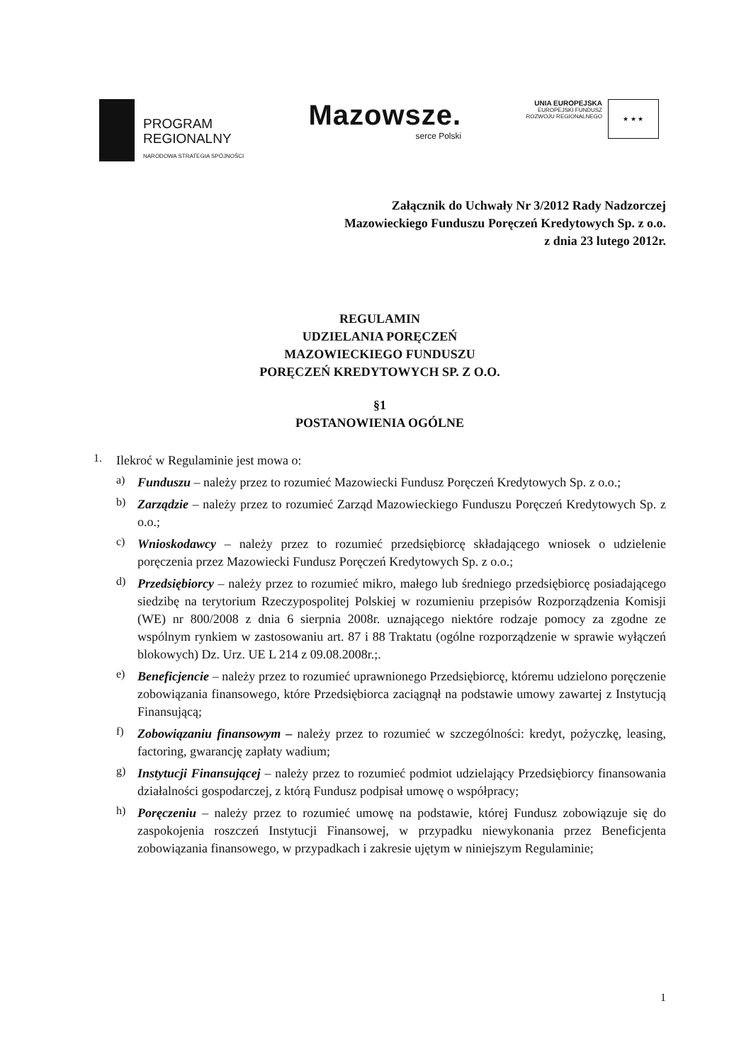PROGRAM
REGIONALNY
NARODOWA STRATEGIA SPÓJNOŚCI
Mazowsze.
serce Polski
UNIA EUROPEJSKA
EUROPEJSKI FUNDUSZ
ROZWOJU REGIONALNEGO
★ ★ ★
Załącznik do Uchwały Nr 3/2012 Rady Nadzorczej
Mazowieckiego Funduszu Poręczeń Kredytowych Sp. z o.o.
z dnia 23 lutego 2012r.
REGULAMIN
UDZIELANIA PORĘCZEŃ
MAZOWIECKIEGO FUNDUSZU
PORĘCZEŃ KREDYTOWYCH SP. Z O.O.
§1
POSTANOWIENIA OGÓLNE
1.
Ilekroć w Regulaminie jest mowa o:
a)
Funduszu – należy przez to rozumieć Mazowiecki Fundusz Poręczeń Kredytowych Sp. z o.o.;
b)
Zarządzie – należy przez to rozumieć Zarząd Mazowieckiego Funduszu Poręczeń Kredytowych Sp. z o.o.;
c)
Wnioskodawcy – należy przez to rozumieć przedsiębiorcę składającego wniosek o udzielenie poręczenia przez Mazowiecki Fundusz Poręczeń Kredytowych Sp. z o.o.;
d)
Przedsiębiorcy – należy przez to rozumieć mikro, małego lub średniego przedsiębiorcę posiadającego siedzibę na terytorium Rzeczypospolitej Polskiej w rozumieniu przepisów Rozporządzenia Komisji (WE) nr 800/2008 z dnia 6 sierpnia 2008r. uznającego niektóre rodzaje pomocy za zgodne ze wspólnym rynkiem w zastosowaniu art. 87 i 88 Traktatu (ogólne rozporządzenie w sprawie wyłączeń blokowych) Dz. Urz. UE L 214 z 09.08.2008r.;.
e)
Beneficjencie – należy przez to rozumieć uprawnionego Przedsiębiorcę, któremu udzielono poręczenie zobowiązania finansowego, które Przedsiębiorca zaciągnął na podstawie umowy zawartej z Instytucją Finansującą;
f)
Zobowiązaniu finansowym – należy przez to rozumieć w szczególności: kredyt, pożyczkę, leasing, factoring, gwarancję zapłaty wadium;
g)
Instytucji Finansującej – należy przez to rozumieć podmiot udzielający Przedsiębiorcy finansowania działalności gospodarczej, z którą Fundusz podpisał umowę o współpracy;
h)
Poręczeniu – należy przez to rozumieć umowę na podstawie, której Fundusz zobowiązuje się do zaspokojenia roszczeń Instytucji Finansowej, w przypadku niewykonania przez Beneficjenta zobowiązania finansowego, w przypadkach i zakresie ujętym w niniejszym Regulaminie;
1